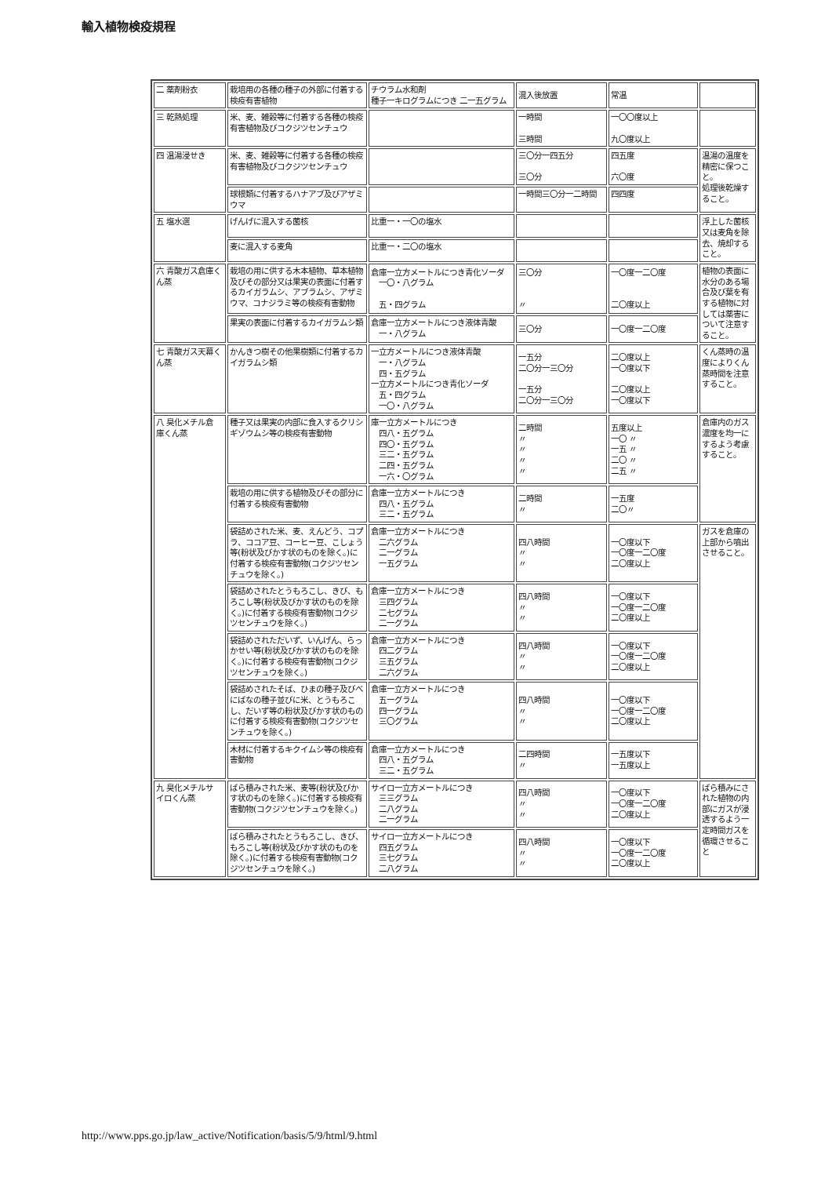輸入植物検疫規程
| 二 薬剤粉衣 | 栽培用の各種の種子の外部に付着する検疫有害植物 | チウラム水和剤 種子一キログラムにつき 二一五グラム | 混入後放置 | 常温 | |
| 三 乾熱処理 | 米、麦、雑穀等に付着する各種の検疫有害植物及びコクジツセンチュウ | | 一時間 三時間 | 一〇〇度以上 九〇度以上 | |
| 四 温湯浸せき | 米、麦、雑穀等に付着する各種の検疫有害植物及びコクジツセンチュウ | | 三〇分一四五分 三〇分 | 四五度 六〇度 | 温湯の温度を精密に保つこと。 処理後乾燥すること。 |
| | 球根類に付着するハナアブ及びアザミウマ | | 一時間三〇分一二時間 | 四四度 | |
| 五 塩水選 | げんげに混入する菌核 | 比重一・一〇の塩水 | | | 浮上した菌核又は麦角を除去、焼却すること。 |
| | 麦に混入する麦角 | 比重一・二〇の塩水 | | | |
| 六 青酸ガス倉庫くん蒸 | 栽培の用に供する木本植物、草本植物及びその部分又は果実の表面に付着するカイガラムシ、アブラムシ、アザミウマ、コナジラミ等の検疫有害動物 | 倉庫一立方メートルにつき青化ソーダ 一〇・八グラム 五・四グラム | 三〇分 〃 | 一〇度一二〇度 二〇度以上 | 植物の表面に水分のある場合及び葉を有する植物に対しては薬害について注意すること。 |
| | 果実の表面に付着するカイガラムシ類 | 倉庫一立方メートルにつき液体青酸 一・八グラム | 三〇分 | 一〇度一二〇度 | |
| 七 青酸ガス天幕くん蒸 | かんきつ樹その他果樹類に付着するカイガラムシ類 | 一立方メートルにつき液体青酸 一・八グラム 四・五グラム 一立方メートルにつき青化ソーダ 五・四グラム 一〇・八グラム | 一五分 二〇分一三〇分 一五分 二〇分一三〇分 | 二〇度以上 一〇度以下 二〇度以上 一〇度以下 | くん蒸時の温度によりくん蒸時間を注意すること。 |
| 八 臭化メチル倉 庫くん蒸 | 種子又は果実の内部に食入するクリシギゾウムシ等の検疫有害動物 | 庫一立方メートルにつき 四八・五グラム 四〇・五グラム 三二・五グラム 二四・五グラム 一六・〇グラム | 二時間 〃 〃 〃 〃 | 五度以上 一〇 〃 一五 〃 二〇 〃 二五 〃 | 倉庫内のガス濃度を均一にするよう考慮すること。 |
| | 栽培の用に供する植物及びその部分に付着する検疫有害動物 | 倉庫一立方メートルにつき 四八・五グラム 三二・五グラム | 二時間 〃 | 一五度 二〇〃 | |
| | 袋詰めされた米、麦、えんどう、コプラ、ココア豆、コーヒー豆、こしょう等(粉状及びかす状のものを除く。)に付着する検疫有害動物(コクジツセンチュウを除く。) | 倉庫一立方メートルにつき 二六グラム 二一グラム 一五グラム | 四八時間 〃 〃 | 一〇度以下 一〇度一二〇度 二〇度以上 | ガスを倉庫の上部から噴出させること。 |
| | 袋詰めされたとうもろこし、きび、もろこし等(粉状及びかす状のものを除く。)に付着する検疫有害動物(コクジツセンチュウを除く。) | 倉庫一立方メートルにつき 三四グラム 二七グラム 二一グラム | 四八時間 〃 〃 | 一〇度以下 一〇度一二〇度 二〇度以上 | |
| | 袋詰めされただいず、いんげん、らっかせい等(粉状及びかす状のものを除く。)に付着する検疫有害動物(コクジツセンチュウを除く。) | 倉庫一立方メートルにつき 四二グラム 三五グラム 二六グラム | 四八時間 〃 〃 | 一〇度以下 一〇度一二〇度 二〇度以上 | |
| | 袋詰めされたそば、ひまの種子及びべにばなの種子並びに米、とうもろこし、だいず等の粉状及びかす状のものに付着する検疫有害動物(コクジツセンチュウを除く。) | 倉庫一立方メートルにつき 五一グラム 四一グラム 三〇グラム | 四八時間 〃 〃 | 一〇度以下 一〇度一二〇度 二〇度以上 | |
| | 木材に付着するキクイムシ等の検疫有害動物 | 倉庫一立方メートルにつき 四八・五グラム 三二・五グラム | 二四時間 〃 | 一五度以下 一五度以上 | |
| 九 臭化メチルサ イロくん蒸 | ばら積みされた米、麦等(粉状及びかす状のものを除く。)に付着する検疫有害動物(コクジツセンチュウを除く。) | サイロ一立方メートルにつき 三三グラム 二八グラム 二一グラム | 四八時間 〃 〃 | 一〇度以下 一〇度一二〇度 二〇度以上 | ばら積みにされた植物の内部にガスが浸透するよう一定時間ガスを循環させること |
| | ばら積みされたとうもろこし、きび、もろこし等(粉状及びかす状のものを除く。)に付着する検疫有害動物(コクジツセンチュウを除く。) | サイロ一立方メートルにつき 四五グラム 三七グラム 二八グラム | 四八時間 〃 〃 | 一〇度以下 一〇度一二〇度 二〇度以上 | |
http://www.pps.go.jp/law_active/Notification/basis/5/9/html/9.html